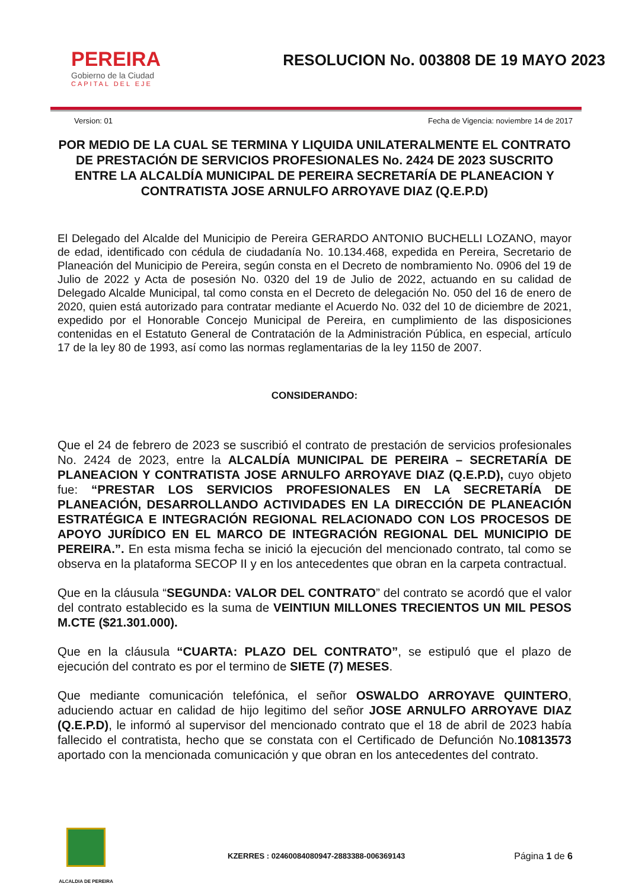PEREIRA
Gobierno de la Ciudad
CAPITAL DEL EJE
RESOLUCION No. 003808 DE 19 MAYO 2023
Version: 01 Fecha de Vigencia: noviembre 14 de 2017
POR MEDIO DE LA CUAL SE TERMINA Y LIQUIDA UNILATERALMENTE EL CONTRATO DE PRESTACIÓN DE SERVICIOS PROFESIONALES No. 2424 DE 2023 SUSCRITO ENTRE LA ALCALDÍA MUNICIPAL DE PEREIRA SECRETARÍA DE PLANEACION Y CONTRATISTA JOSE ARNULFO ARROYAVE DIAZ (Q.E.P.D)
El Delegado del Alcalde del Municipio de Pereira GERARDO ANTONIO BUCHELLI LOZANO, mayor de edad, identificado con cédula de ciudadanía No. 10.134.468, expedida en Pereira, Secretario de Planeación del Municipio de Pereira, según consta en el Decreto de nombramiento No. 0906 del 19 de Julio de 2022 y Acta de posesión No. 0320 del 19 de Julio de 2022, actuando en su calidad de Delegado Alcalde Municipal, tal como consta en el Decreto de delegación No. 050 del 16 de enero de 2020, quien está autorizado para contratar mediante el Acuerdo No. 032 del 10 de diciembre de 2021, expedido por el Honorable Concejo Municipal de Pereira, en cumplimiento de las disposiciones contenidas en el Estatuto General de Contratación de la Administración Pública, en especial, artículo 17 de la ley 80 de 1993, así como las normas reglamentarias de la ley 1150 de 2007.
CONSIDERANDO:
Que el 24 de febrero de 2023 se suscribió el contrato de prestación de servicios profesionales No. 2424 de 2023, entre la ALCALDÍA MUNICIPAL DE PEREIRA – SECRETARÍA DE PLANEACION Y CONTRATISTA JOSE ARNULFO ARROYAVE DIAZ (Q.E.P.D), cuyo objeto fue: “PRESTAR LOS SERVICIOS PROFESIONALES EN LA SECRETARÍA DE PLANEACIÓN, DESARROLLANDO ACTIVIDADES EN LA DIRECCIÓN DE PLANEACIÓN ESTRATÉGICA E INTEGRACIÓN REGIONAL RELACIONADO CON LOS PROCESOS DE APOYO JURÍDICO EN EL MARCO DE INTEGRACIÓN REGIONAL DEL MUNICIPIO DE PEREIRA.”. En esta misma fecha se inició la ejecución del mencionado contrato, tal como se observa en la plataforma SECOP II y en los antecedentes que obran en la carpeta contractual.
Que en la cláusula “SEGUNDA: VALOR DEL CONTRATO” del contrato se acordó que el valor del contrato establecido es la suma de VEINTIUN MILLONES TRECIENTOS UN MIL PESOS M.CTE ($21.301.000).
Que en la cláusula “CUARTA: PLAZO DEL CONTRATO”, se estipuló que el plazo de ejecución del contrato es por el termino de SIETE (7) MESES.
Que mediante comunicación telefónica, el señor OSWALDO ARROYAVE QUINTERO, aduciendo actuar en calidad de hijo legitimo del señor JOSE ARNULFO ARROYAVE DIAZ (Q.E.P.D), le informó al supervisor del mencionado contrato que el 18 de abril de 2023 había fallecido el contratista, hecho que se constata con el Certificado de Defunción No.10813573 aportado con la mencionada comunicación y que obran en los antecedentes del contrato.
ALCALDIA DE PEREIRA
KZERRES : 02460084080947-2883388-006369143
Página 1 de 6